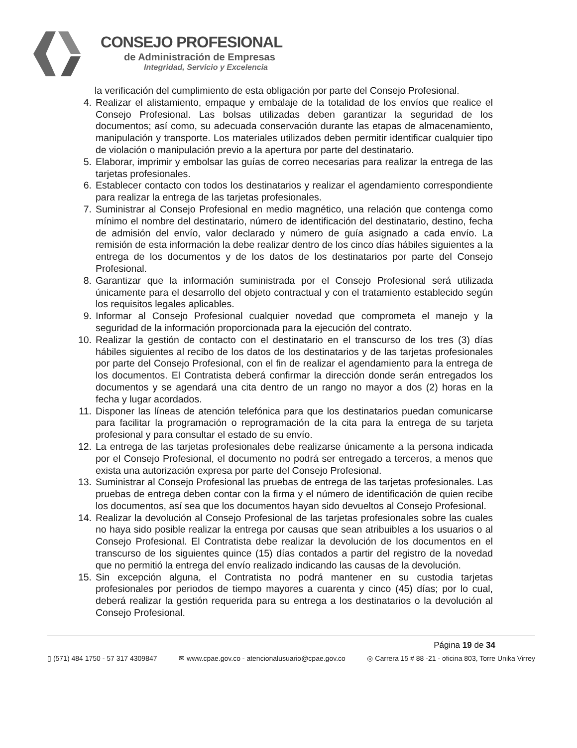CONSEJO PROFESIONAL
de Administración de Empresas
Integridad, Servicio y Excelencia
la verificación del cumplimiento de esta obligación por parte del Consejo Profesional.
4. Realizar el alistamiento, empaque y embalaje de la totalidad de los envíos que realice el Consejo Profesional. Las bolsas utilizadas deben garantizar la seguridad de los documentos; así como, su adecuada conservación durante las etapas de almacenamiento, manipulación y transporte. Los materiales utilizados deben permitir identificar cualquier tipo de violación o manipulación previo a la apertura por parte del destinatario.
5. Elaborar, imprimir y embolsar las guías de correo necesarias para realizar la entrega de las tarjetas profesionales.
6. Establecer contacto con todos los destinatarios y realizar el agendamiento correspondiente para realizar la entrega de las tarjetas profesionales.
7. Suministrar al Consejo Profesional en medio magnético, una relación que contenga como mínimo el nombre del destinatario, número de identificación del destinatario, destino, fecha de admisión del envío, valor declarado y número de guía asignado a cada envío. La remisión de esta información la debe realizar dentro de los cinco días hábiles siguientes a la entrega de los documentos y de los datos de los destinatarios por parte del Consejo Profesional.
8. Garantizar que la información suministrada por el Consejo Profesional será utilizada únicamente para el desarrollo del objeto contractual y con el tratamiento establecido según los requisitos legales aplicables.
9. Informar al Consejo Profesional cualquier novedad que comprometa el manejo y la seguridad de la información proporcionada para la ejecución del contrato.
10. Realizar la gestión de contacto con el destinatario en el transcurso de los tres (3) días hábiles siguientes al recibo de los datos de los destinatarios y de las tarjetas profesionales por parte del Consejo Profesional, con el fin de realizar el agendamiento para la entrega de los documentos. El Contratista deberá confirmar la dirección donde serán entregados los documentos y se agendará una cita dentro de un rango no mayor a dos (2) horas en la fecha y lugar acordados.
11. Disponer las líneas de atención telefónica para que los destinatarios puedan comunicarse para facilitar la programación o reprogramación de la cita para la entrega de su tarjeta profesional y para consultar el estado de su envío.
12. La entrega de las tarjetas profesionales debe realizarse únicamente a la persona indicada por el Consejo Profesional, el documento no podrá ser entregado a terceros, a menos que exista una autorización expresa por parte del Consejo Profesional.
13. Suministrar al Consejo Profesional las pruebas de entrega de las tarjetas profesionales. Las pruebas de entrega deben contar con la firma y el número de identificación de quien recibe los documentos, así sea que los documentos hayan sido devueltos al Consejo Profesional.
14. Realizar la devolución al Consejo Profesional de las tarjetas profesionales sobre las cuales no haya sido posible realizar la entrega por causas que sean atribuibles a los usuarios o al Consejo Profesional. El Contratista debe realizar la devolución de los documentos en el transcurso de los siguientes quince (15) días contados a partir del registro de la novedad que no permitió la entrega del envío realizado indicando las causas de la devolución.
15. Sin excepción alguna, el Contratista no podrá mantener en su custodia tarjetas profesionales por periodos de tiempo mayores a cuarenta y cinco (45) días; por lo cual, deberá realizar la gestión requerida para su entrega a los destinatarios o la devolución al Consejo Profesional.
Página 19 de 34
▯ (571) 484 1750 - 57 317 4309847 ✉ www.cpae.gov.co - atencionalusuario@cpae.gov.co ◎ Carrera 15 # 88 -21 - oficina 803, Torre Unika Virrey